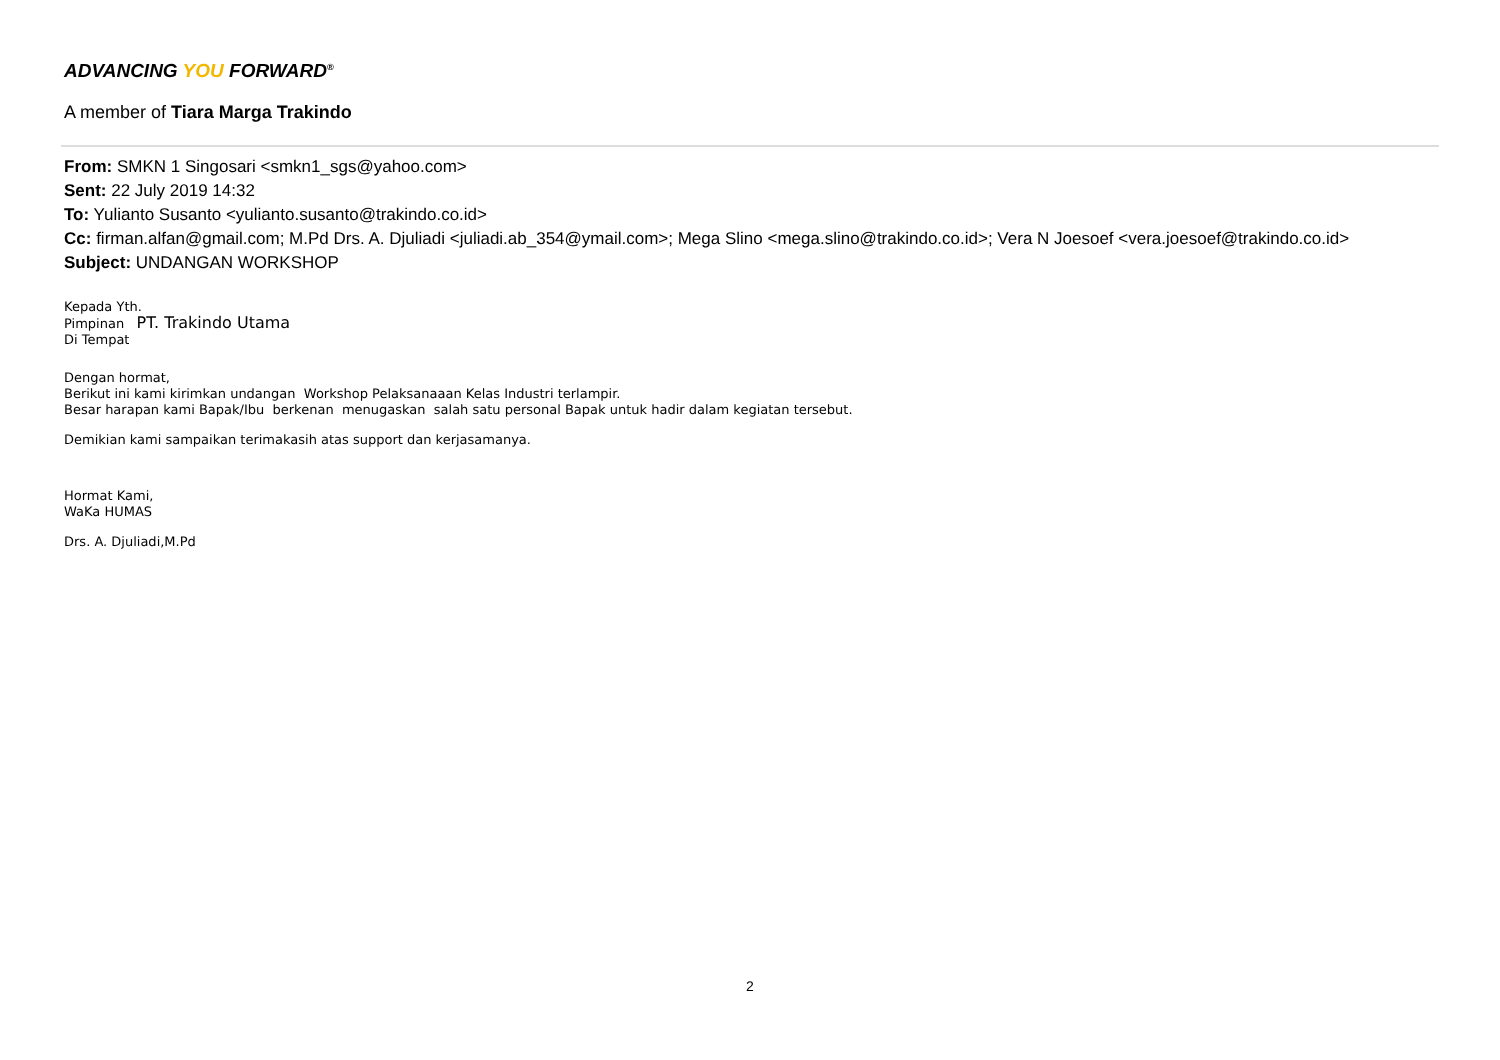ADVANCING YOU FORWARD<sup>®</sup>
A member of Tiara Marga Trakindo
From: SMKN 1 Singosari <smkn1_sgs@yahoo.com>
Sent: 22 July 2019 14:32
To: Yulianto Susanto <yulianto.susanto@trakindo.co.id>
Cc: firman.alfan@gmail.com; M.Pd Drs. A. Djuliadi <juliadi.ab_354@ymail.com>; Mega Slino <mega.slino@trakindo.co.id>; Vera N Joesoef <vera.joesoef@trakindo.co.id>
Subject: UNDANGAN WORKSHOP
Kepada Yth.
Pimpinan PT. Trakindo Utama
Di Tempat
Dengan hormat,
Berikut ini kami kirimkan undangan Workshop Pelaksanaaan Kelas Industri terlampir.
Besar harapan kami Bapak/Ibu berkenan menugaskan salah satu personal Bapak untuk hadir dalam kegiatan tersebut.
Demikian kami sampaikan terimakasih atas support dan kerjasamanya.
Hormat Kami,
WaKa HUMAS
Drs. A. Djuliadi,M.Pd
2